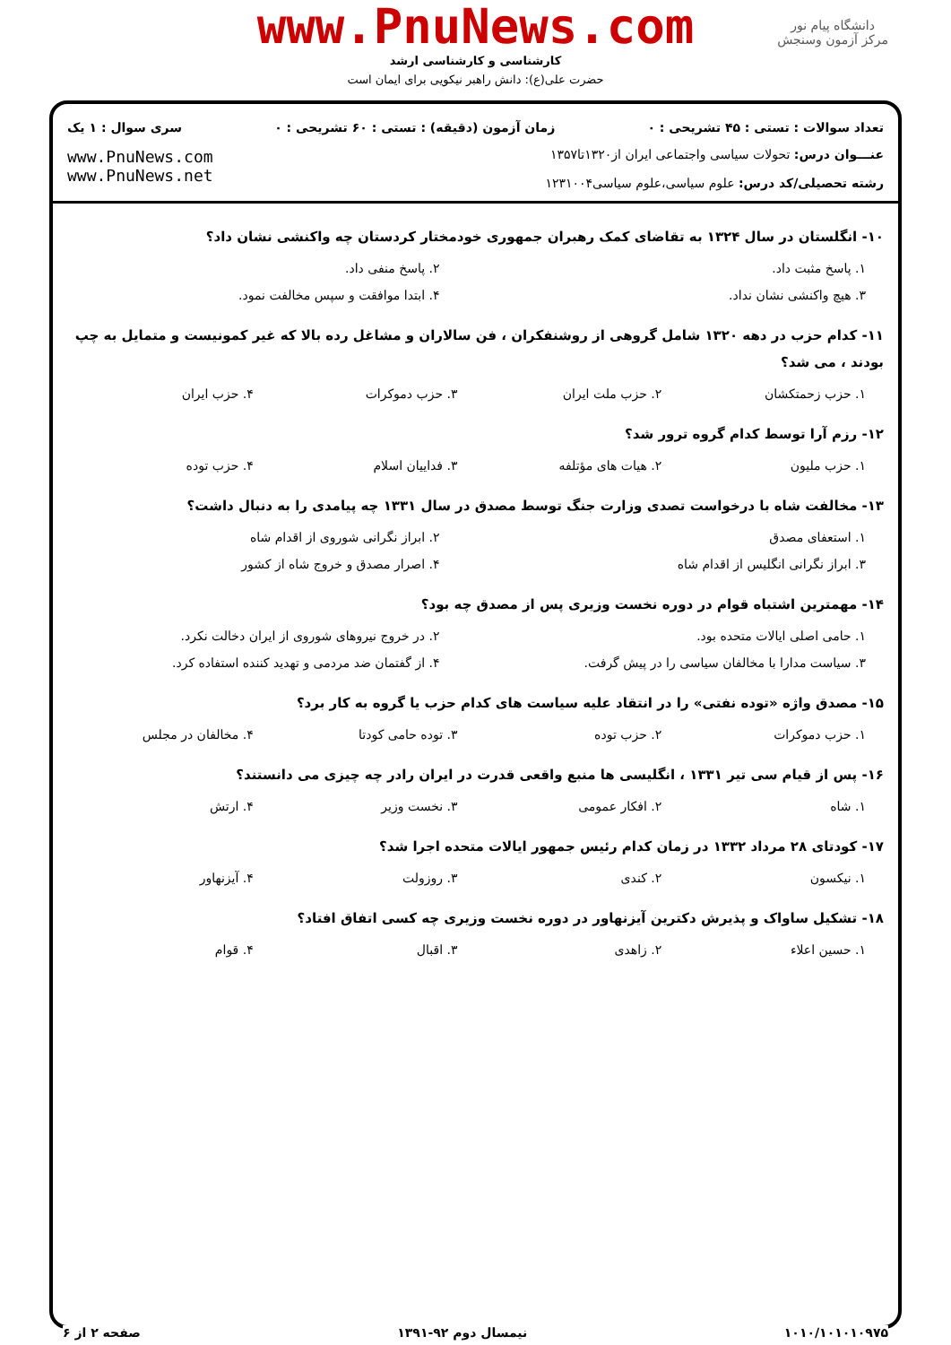www.PnuNews.com
کارشناسی و کارشناسی ارشد
حضرت علی(ع): دانش راهبر نیکویی برای ایمان است
دانشگاه پیام نور
مرکز آزمون وسنجش
تعداد سوالات : تستی : ۴۵ تشریحی : ۰ زمان آزمون (دقیقه) : تستی : ۶۰ تشریحی : ۰ سری سوال : ۱ یک
عنـــوان درس: تحولات سیاسی واجتماعی ایران از۱۳۲۰تا۱۳۵۷
رشته تحصیلی/کد درس: علوم سیاسی،علوم سیاسی۱۲۳۱۰۰۴
www.PnuNews.com
www.PnuNews.net
۱۰- انگلستان در سال ۱۳۲۴ به تقاضای کمک رهبران جمهوری خودمختار کردستان چه واکنشی نشان داد؟
۱. پاسخ مثبت داد. ۲. پاسخ منفی داد.
۳. هیچ واکنشی نشان نداد. ۴. ابتدا موافقت و سپس مخالفت نمود.
۱۱- کدام حزب در دهه ۱۳۲۰ شامل گروهی از روشنفکران ، فن سالاران و مشاغل رده بالا که غیر کمونیست و متمایل به چپ بودند ، می شد؟
۱. حزب زحمتکشان ۲. حزب ملت ایران ۳. حزب دموکرات ۴. حزب ایران
۱۲- رزم آرا توسط کدام گروه ترور شد؟
۱. حزب ملیون ۲. هیات های مؤتلفه ۳. فداییان اسلام ۴. حزب توده
۱۳- مخالفت شاه با درخواست تصدی وزارت جنگ توسط مصدق در سال ۱۳۳۱ چه پیامدی را به دنبال داشت؟
۱. استعفای مصدق ۲. ابراز نگرانی شوروی از اقدام شاه
۳. ابراز نگرانی انگلیس از اقدام شاه ۴. اصرار مصدق و خروج شاه از کشور
۱۴- مهمترین اشتباه قوام در دوره نخست وزیری پس از مصدق چه بود؟
۱. حامی اصلی ایالات متحده بود. ۲. در خروج نیروهای شوروی از ایران دخالت نکرد.
۳. سیاست مدارا با مخالفان سیاسی را در پیش گرفت. ۴. از گفتمان ضد مردمی و تهدید کننده استفاده کرد.
۱۵- مصدق واژه «توده نفتی» را در انتقاد علیه سیاست های کدام حزب یا گروه به کار برد؟
۱. حزب دموکرات ۲. حزب توده ۳. توده حامی کودتا ۴. مخالفان در مجلس
۱۶- پس از قیام سی تیر ۱۳۳۱ ، انگلیسی ها منبع واقعی قدرت در ایران رادر چه چیزی می دانستند؟
۱. شاه ۲. افکار عمومی ۳. نخست وزیر ۴. ارتش
۱۷- کودتای ۲۸ مرداد ۱۳۳۲ در زمان کدام رئیس جمهور ایالات متحده اجرا شد؟
۱. نیکسون ۲. کندی ۳. روزولت ۴. آیزنهاور
۱۸- تشکیل ساواک و پذیرش دکترین آیزنهاور در دوره نخست وزیری چه کسی اتفاق افتاد؟
۱. حسین اعلاء ۲. زاهدی ۳. اقبال ۴. قوام
۱۰۱۰/۱۰۱۰۱۰۹۷۵ نیمسال دوم ۹۲-۱۳۹۱ صفحه ۲ از ۶